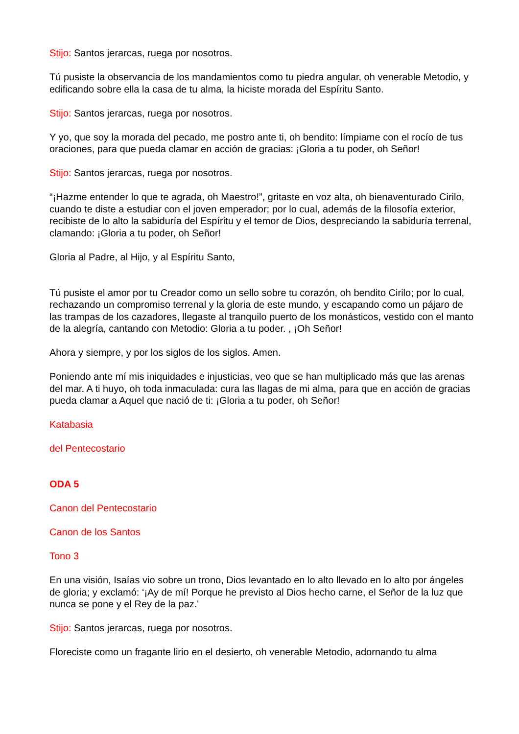Stijo: Santos jerarcas, ruega por nosotros.
Tú pusiste la observancia de los mandamientos como tu piedra angular, oh venerable Metodio, y edificando sobre ella la casa de tu alma, la hiciste morada del Espíritu Santo.
Stijo: Santos jerarcas, ruega por nosotros.
Y yo, que soy la morada del pecado, me postro ante ti, oh bendito: límpiame con el rocío de tus oraciones, para que pueda clamar en acción de gracias: ¡Gloria a tu poder, oh Señor!
Stijo: Santos jerarcas, ruega por nosotros.
“¡Hazme entender lo que te agrada, oh Maestro!”, gritaste en voz alta, oh bienaventurado Cirilo, cuando te diste a estudiar con el joven emperador; por lo cual, además de la filosofía exterior, recibiste de lo alto la sabiduría del Espíritu y el temor de Dios, despreciando la sabiduría terrenal, clamando: ¡Gloria a tu poder, oh Señor!
Gloria al Padre, al Hijo, y al Espíritu Santo,
Tú pusiste el amor por tu Creador como un sello sobre tu corazón, oh bendito Cirilo; por lo cual, rechazando un compromiso terrenal y la gloria de este mundo, y escapando como un pájaro de las trampas de los cazadores, llegaste al tranquilo puerto de los monásticos, vestido con el manto de la alegría, cantando con Metodio: Gloria a tu poder. , ¡Oh Señor!
Ahora y siempre, y por los siglos de los siglos. Amen.
Poniendo ante mí mis iniquidades e injusticias, veo que se han multiplicado más que las arenas del mar. A ti huyo, oh toda inmaculada: cura las llagas de mi alma, para que en acción de gracias pueda clamar a Aquel que nació de ti: ¡Gloria a tu poder, oh Señor!
Katabasia
del Pentecostario
ODA 5
Canon del Pentecostario
Canon de los Santos
Tono 3
En una visión, Isaías vio sobre un trono, Dios levantado en lo alto llevado en lo alto por ángeles de gloria; y exclamó: ‘¡Ay de mí! Porque he previsto al Dios hecho carne, el Señor de la luz que nunca se pone y el Rey de la paz.'
Stijo: Santos jerarcas, ruega por nosotros.
Floreciste como un fragante lirio en el desierto, oh venerable Metodio, adornando tu alma